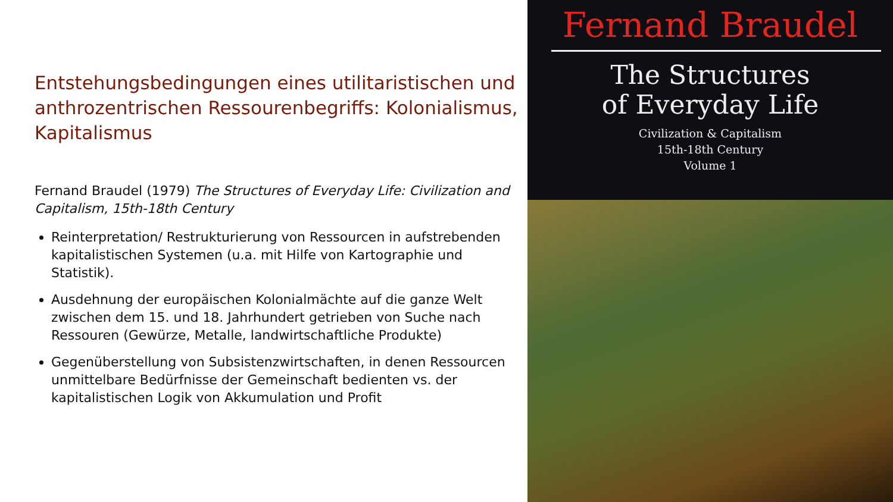Entstehungsbedingungen eines utilitaristischen und anthrozentrischen Ressourenbegriffs: Kolonialismus, Kapitalismus
Fernand Braudel (1979) The Structures of Everyday Life: Civilization and Capitalism, 15th-18th Century
Reinterpretation/ Restrukturierung von Ressourcen in aufstrebenden kapitalistischen Systemen (u.a. mit Hilfe von Kartographie und Statistik).
Ausdehnung der europäischen Kolonialmächte auf die ganze Welt zwischen dem 15. und 18. Jahrhundert getrieben von Suche nach Ressouren (Gewürze, Metalle, landwirtschaftliche Produkte)
Gegenüberstellung von Subsistenzwirtschaften, in denen Ressourcen unmittelbare Bedürfnisse der Gemeinschaft bedienten vs. der kapitalistischen Logik von Akkumulation und Profit
Fernand Braudel
The Structures
of Everyday Life
Civilization & Capitalism
15th-18th Century
Volume 1